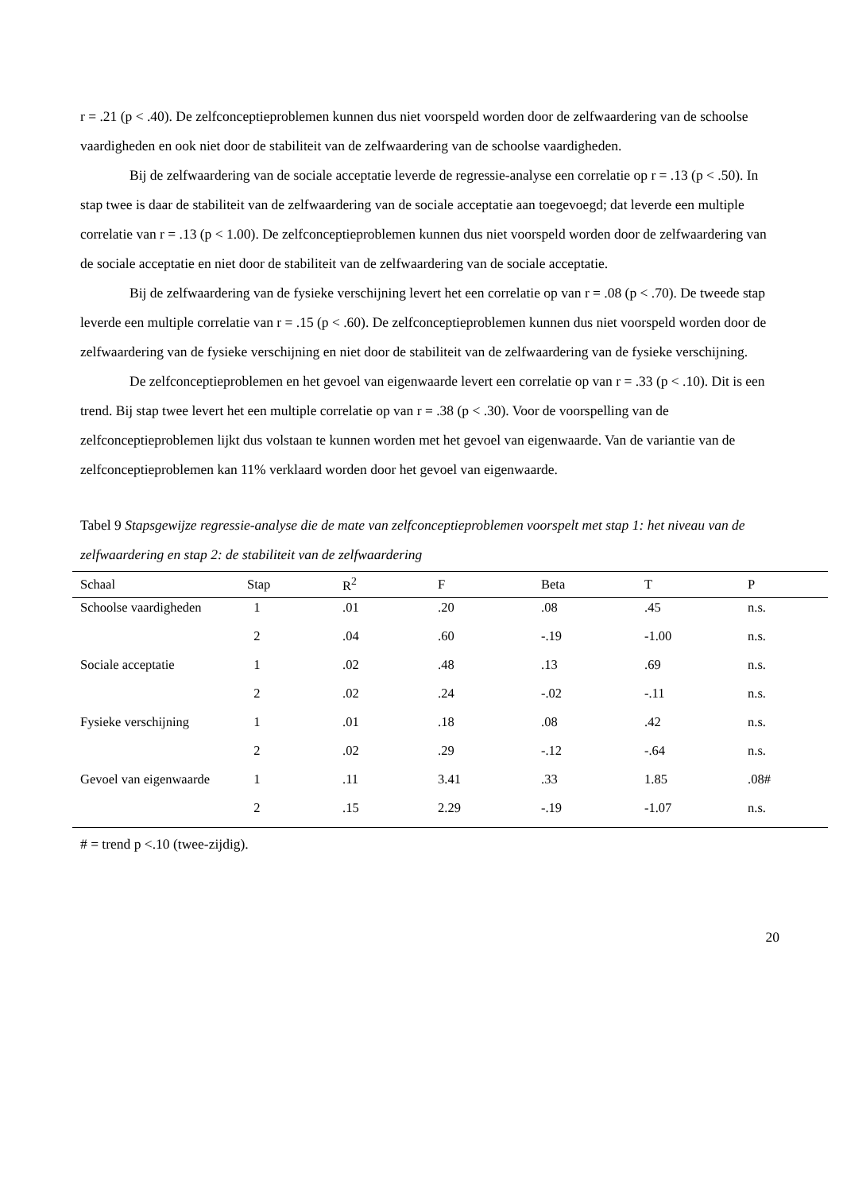r = .21 (p < .40). De zelfconceptieproblemen kunnen dus niet voorspeld worden door de zelfwaardering van de schoolse vaardigheden en ook niet door de stabiliteit van de zelfwaardering van de schoolse vaardigheden.
Bij de zelfwaardering van de sociale acceptatie leverde de regressie-analyse een correlatie op r = .13 (p < .50). In stap twee is daar de stabiliteit van de zelfwaardering van de sociale acceptatie aan toegevoegd; dat leverde een multiple correlatie van r = .13 (p < 1.00). De zelfconceptieproblemen kunnen dus niet voorspeld worden door de zelfwaardering van de sociale acceptatie en niet door de stabiliteit van de zelfwaardering van de sociale acceptatie.
Bij de zelfwaardering van de fysieke verschijning levert het een correlatie op van r = .08 (p < .70). De tweede stap leverde een multiple correlatie van r = .15 (p < .60). De zelfconceptieproblemen kunnen dus niet voorspeld worden door de zelfwaardering van de fysieke verschijning en niet door de stabiliteit van de zelfwaardering van de fysieke verschijning.
De zelfconceptieproblemen en het gevoel van eigenwaarde levert een correlatie op van r = .33 (p < .10). Dit is een trend. Bij stap twee levert het een multiple correlatie op van r = .38 (p < .30). Voor de voorspelling van de zelfconceptieproblemen lijkt dus volstaan te kunnen worden met het gevoel van eigenwaarde. Van de variantie van de zelfconceptieproblemen kan 11% verklaard worden door het gevoel van eigenwaarde.
Tabel 9 Stapsgewijze regressie-analyse die de mate van zelfconceptieproblemen voorspelt met stap 1: het niveau van de zelfwaardering en stap 2: de stabiliteit van de zelfwaardering
| Schaal | Stap | R<sup>2</sup> | F | Beta | T | P |
| --- | --- | --- | --- | --- | --- | --- |
| Schoolse vaardigheden | 1 | .01 | .20 | .08 | .45 | n.s. |
| | 2 | .04 | .60 | -.19 | -1.00 | n.s. |
| Sociale acceptatie | 1 | .02 | .48 | .13 | .69 | n.s. |
| | 2 | .02 | .24 | -.02 | -.11 | n.s. |
| Fysieke verschijning | 1 | .01 | .18 | .08 | .42 | n.s. |
| | 2 | .02 | .29 | -.12 | -.64 | n.s. |
| Gevoel van eigenwaarde | 1 | .11 | 3.41 | .33 | 1.85 | .08# |
| | 2 | .15 | 2.29 | -.19 | -1.07 | n.s. |
# = trend p <.10 (twee-zijdig).
20